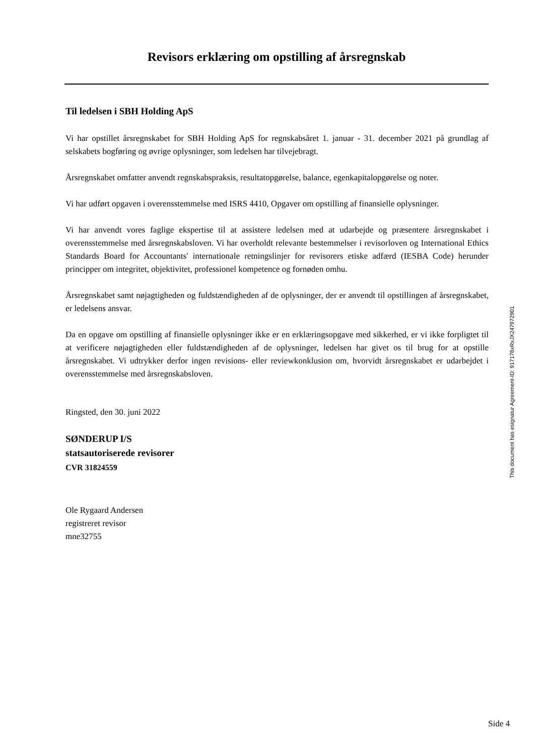Revisors erklæring om opstilling af årsregnskab
Til ledelsen i SBH Holding ApS
Vi har opstillet årsregnskabet for SBH Holding ApS for regnskabsåret 1. januar - 31. december 2021 på grundlag af selskabets bogføring og øvrige oplysninger, som ledelsen har tilvejebragt.
Årsregnskabet omfatter anvendt regnskabspraksis, resultatopgørelse, balance, egenkapitalopgørelse og noter.
Vi har udført opgaven i overensstemmelse med ISRS 4410, Opgaver om opstilling af finansielle oplysninger.
Vi har anvendt vores faglige ekspertise til at assistere ledelsen med at udarbejde og præsentere årsregnskabet i overensstemmelse med årsregnskabsloven. Vi har overholdt relevante bestemmelser i revisorloven og International Ethics Standards Board for Accountants' internationale retningslinjer for revisorers etiske adfærd (IESBA Code) herunder principper om integritet, objektivitet, professionel kompetence og fornøden omhu.
Årsregnskabet samt nøjagtigheden og fuldstændigheden af de oplysninger, der er anvendt til opstillingen af årsregnskabet, er ledelsens ansvar.
Da en opgave om opstilling af finansielle oplysninger ikke er en erklæringsopgave med sikkerhed, er vi ikke forpligtet til at verificere nøjagtigheden eller fuldstændigheden af de oplysninger, ledelsen har givet os til brug for at opstille årsregnskabet. Vi udtrykker derfor ingen revisions- eller reviewkonklusion om, hvorvidt årsregnskabet er udarbejdet i overensstemmelse med årsregnskabsloven.
Ringsted, den 30. juni 2022
SØNDERUP I/S
statsautoriserede revisorer
CVR 31824559
Ole Rygaard Andersen
registreret revisor
mne32755
This document has esignatur Agreement-ID: 917178xRxJX247972901
Side 4